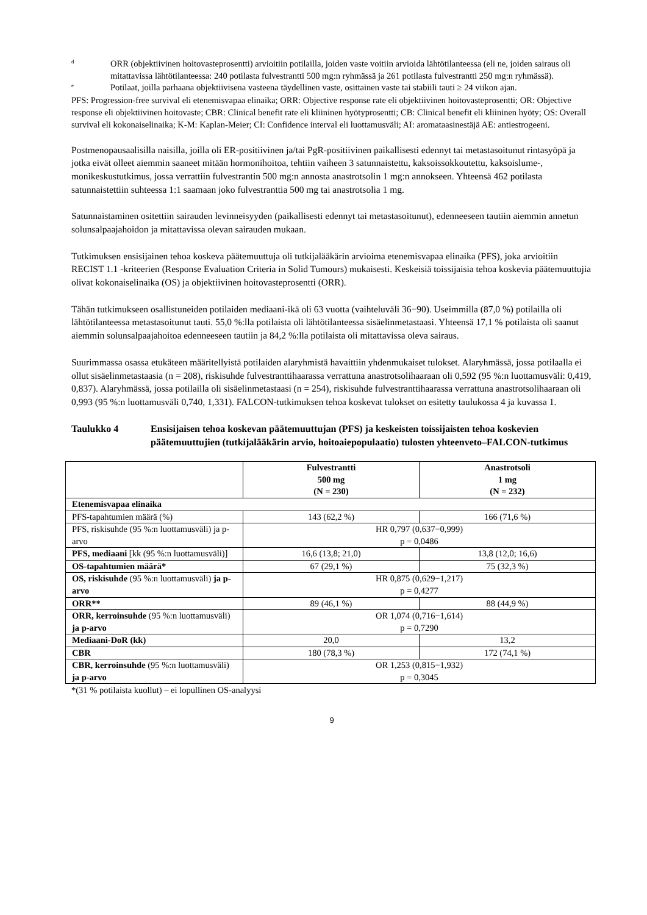d
ORR (objektiivinen hoitovasteprosentti) arvioitiin potilailla, joiden vaste voitiin arvioida lähtötilanteessa (eli ne, joiden sairaus oli mitattavissa lähtötilanteessa: 240 potilasta fulvestrantti 500 mg:n ryhmässä ja 261 potilasta fulvestrantti 250 mg:n ryhmässä).
e
Potilaat, joilla parhaana objektiivisena vasteena täydellinen vaste, osittainen vaste tai stabiili tauti ≥ 24 viikon ajan.
PFS: Progression-free survival eli etenemisvapaa elinaika; ORR: Objective response rate eli objektiivinen hoitovasteprosentti; OR: Objective response eli objektiivinen hoitovaste; CBR: Clinical benefit rate eli kliininen hyötyprosentti; CB: Clinical benefit eli kliininen hyöty; OS: Overall survival eli kokonaiselinaika; K-M: Kaplan-Meier; CI: Confidence interval eli luottamusväli; AI: aromataasinestäjä AE: antiestrogeeni.
Postmenopausaalisilla naisilla, joilla oli ER-positiivinen ja/tai PgR-positiivinen paikallisesti edennyt tai metastasoitunut rintasyöpä ja jotka eivät olleet aiemmin saaneet mitään hormonihoitoa, tehtiin vaiheen 3 satunnaistettu, kaksoissokkoutettu, kaksoislume-, monikeskustutkimus, jossa verrattiin fulvestrantin 500 mg:n annosta anastrotsolin 1 mg:n annokseen. Yhteensä 462 potilasta satunnaistettiin suhteessa 1:1 saamaan joko fulvestranttia 500 mg tai anastrotsolia 1 mg.
Satunnaistaminen ositettiin sairauden levinneisyyden (paikallisesti edennyt tai metastasoitunut), edenneeseen tautiin aiemmin annetun solunsalpaajahoidon ja mitattavissa olevan sairauden mukaan.
Tutkimuksen ensisijainen tehoa koskeva päätemuuttuja oli tutkijalääkärin arvioima etenemisvapaa elinaika (PFS), joka arvioitiin RECIST 1.1 -kriteerien (Response Evaluation Criteria in Solid Tumours) mukaisesti. Keskeisiä toissijaisia tehoa koskevia päätemuuttujia olivat kokonaiselinaika (OS) ja objektiivinen hoitovasteprosentti (ORR).
Tähän tutkimukseen osallistuneiden potilaiden mediaani-ikä oli 63 vuotta (vaihteluväli 36−90). Useimmilla (87,0 %) potilailla oli lähtötilanteessa metastasoitunut tauti. 55,0 %:lla potilaista oli lähtötilanteessa sisäelinmetastaasi. Yhteensä 17,1 % potilaista oli saanut aiemmin solunsalpaajahoitoa edenneeseen tautiin ja 84,2 %:lla potilaista oli mitattavissa oleva sairaus.
Suurimmassa osassa etukäteen määritellyistä potilaiden alaryhmistä havaittiin yhdenmukaiset tulokset. Alaryhmässä, jossa potilaalla ei ollut sisäelinmetastaasia (n = 208), riskisuhde fulvestranttihaarassa verrattuna anastrotsolihaaraan oli 0,592 (95 %:n luottamusväli: 0,419, 0,837). Alaryhmässä, jossa potilailla oli sisäelinmetastaasi (n = 254), riskisuhde fulvestranttihaarassa verrattuna anastrotsolihaaraan oli 0,993 (95 %:n luottamusväli 0,740, 1,331). FALCON-tutkimuksen tehoa koskevat tulokset on esitetty taulukossa 4 ja kuvassa 1.
Taulukko 4 Ensisijaisen tehoa koskevan päätemuuttujan (PFS) ja keskeisten toissijaisten tehoa koskevien päätemuuttujien (tutkijalääkärin arvio, hoitoaiepopulaatio) tulosten yhteenveto–FALCON-tutkimus
| | Fulvestrantti 500 mg (N = 230) | Anastrotsoli 1 mg (N = 232) |
| --- | --- | --- |
| Etenemisvapaa elinaika | | |
| PFS-tapahtumien määrä (%) | 143 (62,2 %) | 166 (71,6 %) |
| PFS, riskisuhde (95 %:n luottamusväli) ja p-arvo | HR 0,797 (0,637−0,999) p = 0,0486 | |
| PFS, mediaani [kk (95 %:n luottamusväli)] | 16,6 (13,8; 21,0) | 13,8 (12,0; 16,6) |
| OS-tapahtumien määrä* | 67 (29,1 %) | 75 (32,3 %) |
| OS, riskisuhde (95 %:n luottamusväli) ja p-arvo | HR 0,875 (0,629−1,217) p = 0,4277 | |
| ORR** | 89 (46,1 %) | 88 (44,9 %) |
| ORR, kerroinsuhde (95 %:n luottamusväli) ja p-arvo | OR 1,074 (0,716−1,614) p = 0,7290 | |
| Mediaani-DoR (kk) | 20,0 | 13,2 |
| CBR | 180 (78,3 %) | 172 (74,1 %) |
| CBR, kerroinsuhde (95 %:n luottamusväli) ja p-arvo | OR 1,253 (0,815−1,932) p = 0,3045 | |
*(31 % potilaista kuollut) – ei lopullinen OS-analyysi
9